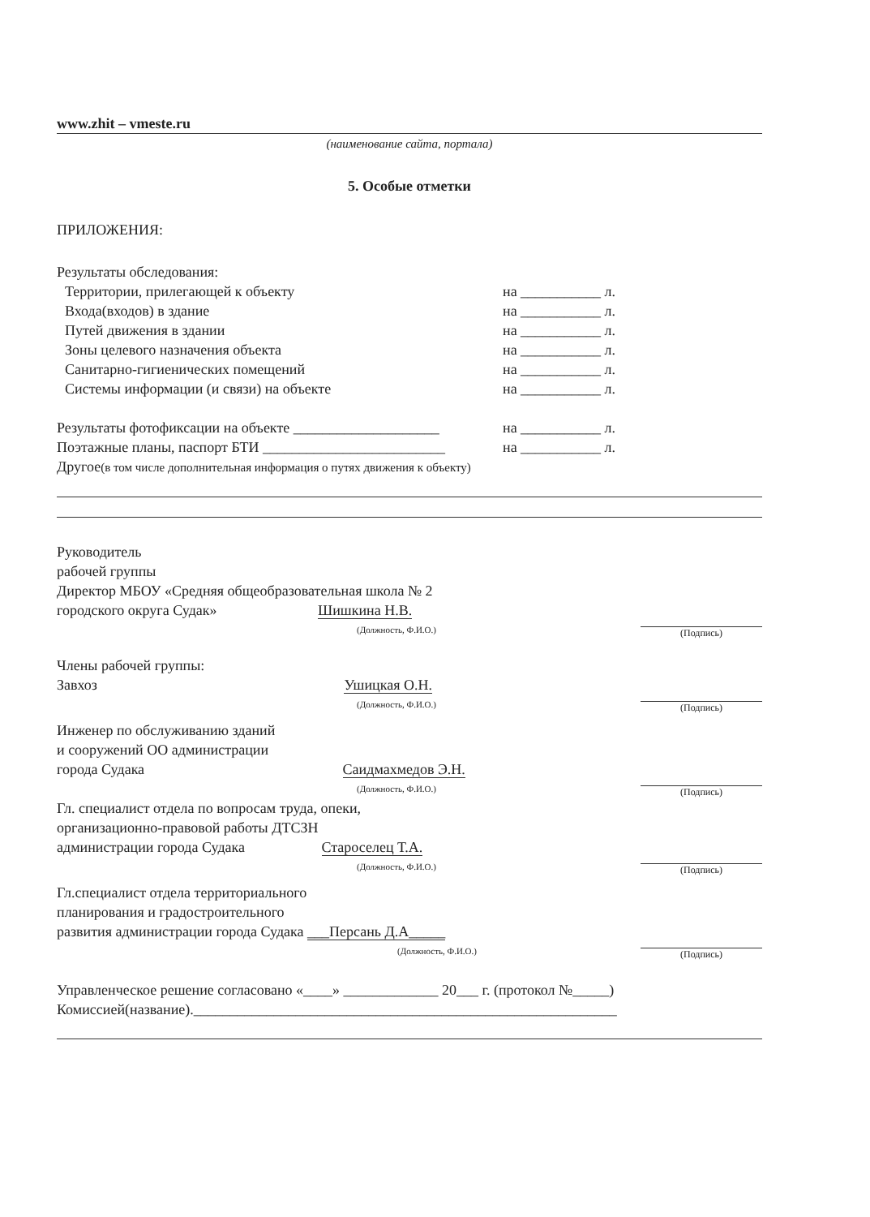www.zhit – vmeste.ru
(наименование сайта, портала)
5. Особые отметки
ПРИЛОЖЕНИЯ:
Результаты обследования:
Территории, прилегающей к объекту на ___________ л.
Входа(входов) в здание на ___________ л.
Путей движения в здании на ___________ л.
Зоны целевого назначения объекта на ___________ л.
Санитарно-гигиенических помещений на ___________ л.
Системы информации (и связи) на объекте на ___________ л.
Результаты фотофиксации на объекте ____________________ на ___________ л.
Поэтажные планы, паспорт БТИ _________________________ на ___________ л.
Другое(в том числе дополнительная информация о путях движения к объекту)
Руководитель
рабочей группы
Директор МБОУ «Средняя общеобразовательная школа № 2
городского округа Судак» Шишкина Н.В.
(Должность, Ф.И.О.)
(Подпись)
Члены рабочей группы:
Завхоз Ушицкая О.Н.
(Должность, Ф.И.О.)
(Подпись)
Инженер по обслуживанию зданий
и сооружений ОО администрации
города Судака Саидмахмедов Э.Н.
(Должность, Ф.И.О.)
(Подпись)
Гл. специалист отдела по вопросам труда, опеки,
организационно-правовой работы ДТСЗН
администрации города Судака Староселец Т.А.
(Должность, Ф.И.О.)
(Подпись)
Гл.специалист отдела территориального
планирования и градостроительного
развития администрации города Судака ___Персань Д.А_____
(Должность, Ф.И.О.)
(Подпись)
Управленческое решение согласовано «____» _____________ 20___ г. (протокол №_____)
Комиссией(название).__________________________________________________________